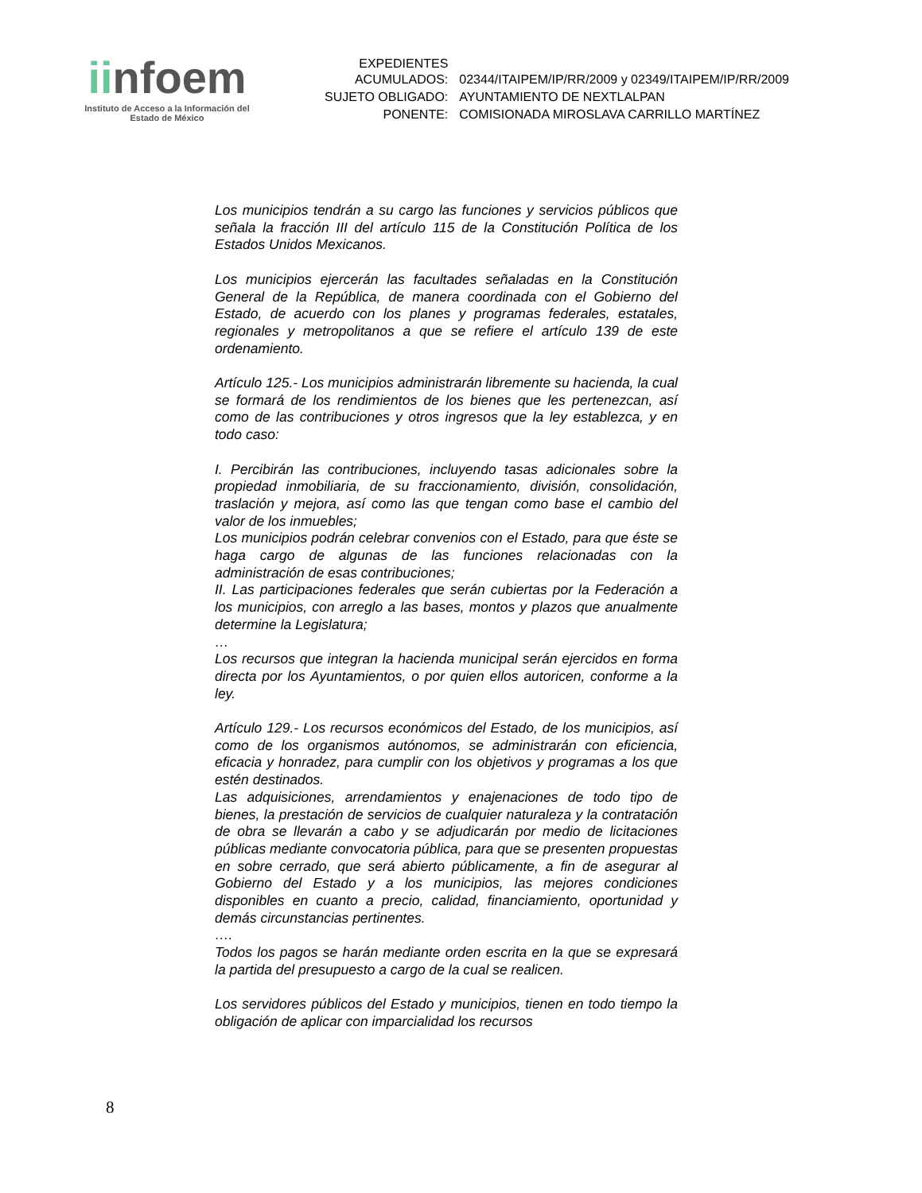iinfoem
Instituto de Acceso a la Información del
Estado de México
| EXPEDIENTES ACUMULADOS: | 02344/ITAIPEM/IP/RR/2009 y 02349/ITAIPEM/IP/RR/2009 |
| SUJETO OBLIGADO: | AYUNTAMIENTO DE NEXTLALPAN |
| PONENTE: | COMISIONADA MIROSLAVA CARRILLO MARTÍNEZ |
Los municipios tendrán a su cargo las funciones y servicios públicos que señala la fracción III del artículo 115 de la Constitución Política de los Estados Unidos Mexicanos.
Los municipios ejercerán las facultades señaladas en la Constitución General de la República, de manera coordinada con el Gobierno del Estado, de acuerdo con los planes y programas federales, estatales, regionales y metropolitanos a que se refiere el artículo 139 de este ordenamiento.
Artículo 125.- Los municipios administrarán libremente su hacienda, la cual se formará de los rendimientos de los bienes que les pertenezcan, así como de las contribuciones y otros ingresos que la ley establezca, y en todo caso:
I. Percibirán las contribuciones, incluyendo tasas adicionales sobre la propiedad inmobiliaria, de su fraccionamiento, división, consolidación, traslación y mejora, así como las que tengan como base el cambio del valor de los inmuebles;
Los municipios podrán celebrar convenios con el Estado, para que éste se haga cargo de algunas de las funciones relacionadas con la administración de esas contribuciones;
II. Las participaciones federales que serán cubiertas por la Federación a los municipios, con arreglo a las bases, montos y plazos que anualmente determine la Legislatura;
…
Los recursos que integran la hacienda municipal serán ejercidos en forma directa por los Ayuntamientos, o por quien ellos autoricen, conforme a la ley.
Artículo 129.- Los recursos económicos del Estado, de los municipios, así como de los organismos autónomos, se administrarán con eficiencia, eficacia y honradez, para cumplir con los objetivos y programas a los que estén destinados.
Las adquisiciones, arrendamientos y enajenaciones de todo tipo de bienes, la prestación de servicios de cualquier naturaleza y la contratación de obra se llevarán a cabo y se adjudicarán por medio de licitaciones públicas mediante convocatoria pública, para que se presenten propuestas en sobre cerrado, que será abierto públicamente, a fin de asegurar al Gobierno del Estado y a los municipios, las mejores condiciones disponibles en cuanto a precio, calidad, financiamiento, oportunidad y demás circunstancias pertinentes.
….
Todos los pagos se harán mediante orden escrita en la que se expresará la partida del presupuesto a cargo de la cual se realicen.
Los servidores públicos del Estado y municipios, tienen en todo tiempo la obligación de aplicar con imparcialidad los recursos
8